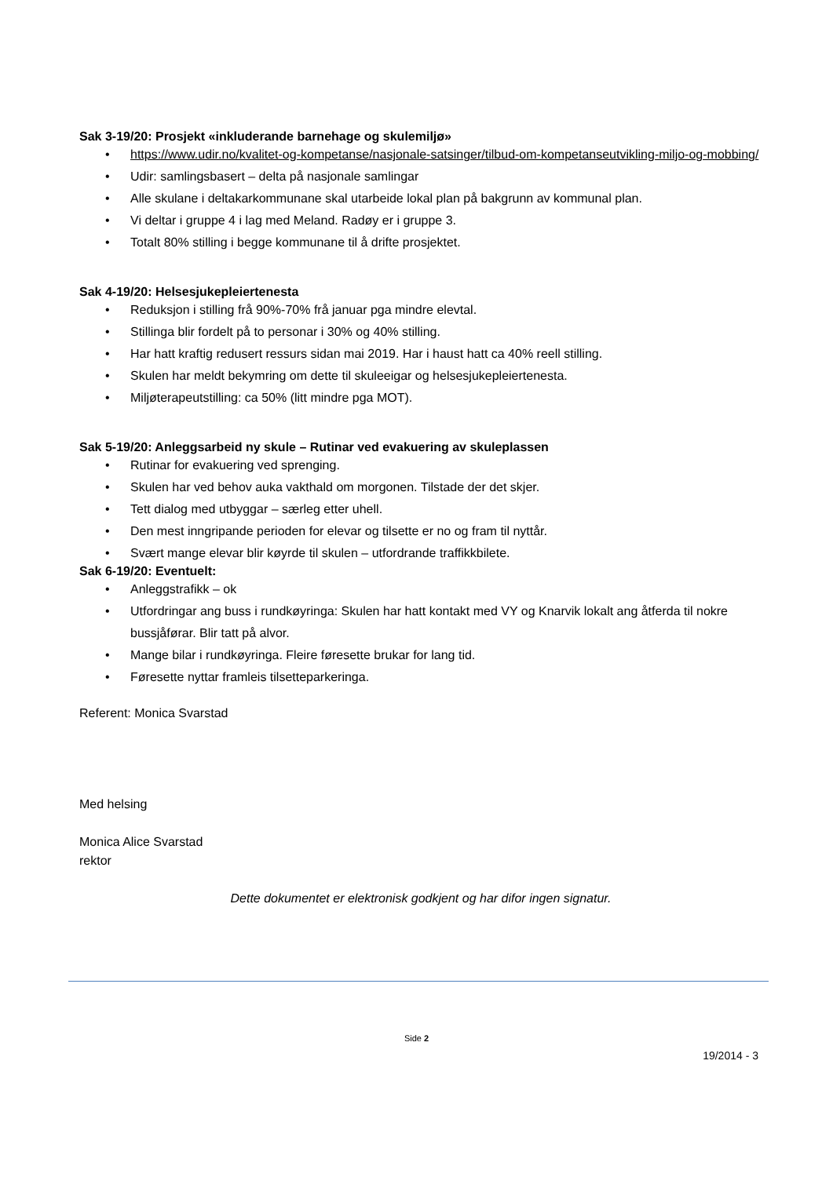Sak 3-19/20: Prosjekt «inkluderande barnehage og skulemiljø»
• https://www.udir.no/kvalitet-og-kompetanse/nasjonale-satsinger/tilbud-om-kompetanseutvikling-miljo-og-mobbing/
• Udir: samlingsbasert – delta på nasjonale samlingar
• Alle skulane i deltakarkommunane skal utarbeide lokal plan på bakgrunn av kommunal plan.
• Vi deltar i gruppe 4 i lag med Meland. Radøy er i gruppe 3.
• Totalt 80% stilling i begge kommunane til å drifte prosjektet.
Sak 4-19/20: Helsesjukepleiertenesta
• Reduksjon i stilling frå 90%-70% frå januar pga mindre elevtal.
• Stillinga blir fordelt på to personar i 30% og 40% stilling.
• Har hatt kraftig redusert ressurs sidan mai 2019. Har i haust hatt ca 40% reell stilling.
• Skulen har meldt bekymring om dette til skuleeigar og helsesjukepleiertenesta.
• Miljøterapeutstilling: ca 50% (litt mindre pga MOT).
Sak 5-19/20: Anleggsarbeid ny skule – Rutinar ved evakuering av skuleplassen
• Rutinar for evakuering ved sprenging.
• Skulen har ved behov auka vakthald om morgonen. Tilstade der det skjer.
• Tett dialog med utbyggar – særleg etter uhell.
• Den mest inngripande perioden for elevar og tilsette er no og fram til nyttår.
• Svært mange elevar blir køyrde til skulen – utfordrande traffikkbilete.
Sak 6-19/20: Eventuelt:
• Anleggstrafikk – ok
• Utfordringar ang buss i rundkøyringa: Skulen har hatt kontakt med VY og Knarvik lokalt ang åtferda til nokre bussjåførar. Blir tatt på alvor.
• Mange bilar i rundkøyringa. Fleire føresette brukar for lang tid.
• Føresette nyttar framleis tilsetteparkeringa.
Referent: Monica Svarstad
Med helsing
Monica Alice Svarstad
rektor
Dette dokumentet er elektronisk godkjent og har difor ingen signatur.
Side 2
19/2014 - 3